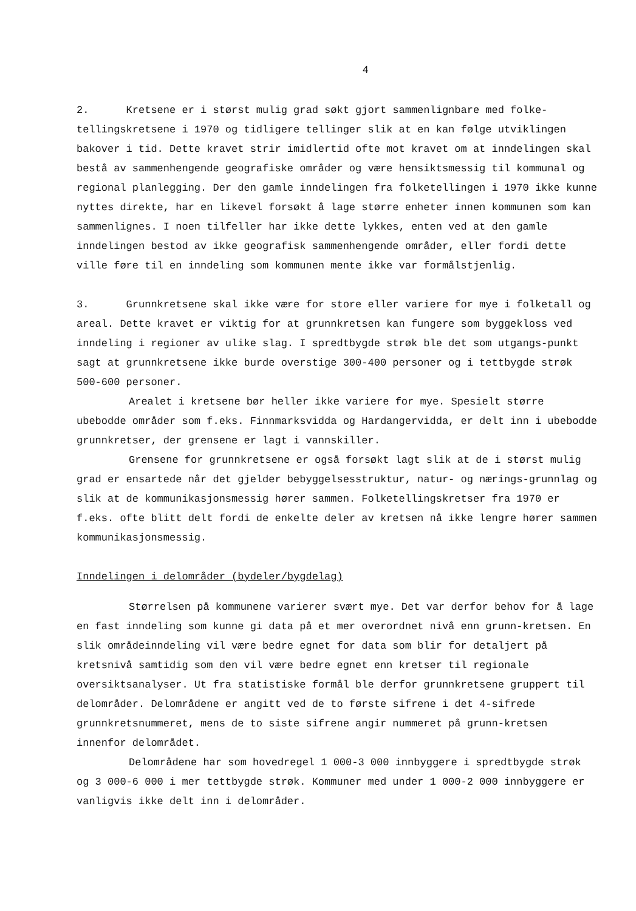4
2. Kretsene er i størst mulig grad søkt gjort sammenlignbare med folke-tellingskretsene i 1970 og tidligere tellinger slik at en kan følge utviklingen bakover i tid. Dette kravet strir imidlertid ofte mot kravet om at inndelingen skal bestå av sammenhengende geografiske områder og være hensiktsmessig til kommunal og regional planlegging. Der den gamle inndelingen fra folketellingen i 1970 ikke kunne nyttes direkte, har en likevel forsøkt å lage større enheter innen kommunen som kan sammenlignes. I noen tilfeller har ikke dette lykkes, enten ved at den gamle inndelingen bestod av ikke geografisk sammenhengende områder, eller fordi dette ville føre til en inndeling som kommunen mente ikke var formålstjenlig.
3. Grunnkretsene skal ikke være for store eller variere for mye i folketall og areal. Dette kravet er viktig for at grunnkretsen kan fungere som byggekloss ved inndeling i regioner av ulike slag. I spredtbygde strøk ble det som utgangs-punkt sagt at grunnkretsene ikke burde overstige 300-400 personer og i tettbygde strøk 500-600 personer.
Arealet i kretsene bør heller ikke variere for mye. Spesielt større ubebodde områder som f.eks. Finnmarksvidda og Hardangervidda, er delt inn i ubebodde grunnkretser, der grensene er lagt i vannskiller.
Grensene for grunnkretsene er også forsøkt lagt slik at de i størst mulig grad er ensartede når det gjelder bebyggelsesstruktur, natur- og nærings-grunnlag og slik at de kommunikasjonsmessig hører sammen. Folketellingskretser fra 1970 er f.eks. ofte blitt delt fordi de enkelte deler av kretsen nå ikke lengre hører sammen kommunikasjonsmessig.
Inndelingen i delområder (bydeler/bygdelag)
Størrelsen på kommunene varierer svært mye. Det var derfor behov for å lage en fast inndeling som kunne gi data på et mer overordnet nivå enn grunn-kretsen. En slik områdeinndeling vil være bedre egnet for data som blir for detaljert på kretsnivå samtidig som den vil være bedre egnet enn kretser til regionale oversiktsanalyser. Ut fra statistiske formål ble derfor grunnkretsene gruppert til delområder. Delområdene er angitt ved de to første sifrene i det 4-sifrede grunnkretsnummeret, mens de to siste sifrene angir nummeret på grunn-kretsen innenfor delområdet.
Delområdene har som hovedregel 1 000-3 000 innbyggere i spredtbygde strøk og 3 000-6 000 i mer tettbygde strøk. Kommuner med under 1 000-2 000 innbyggere er vanligvis ikke delt inn i delområder.